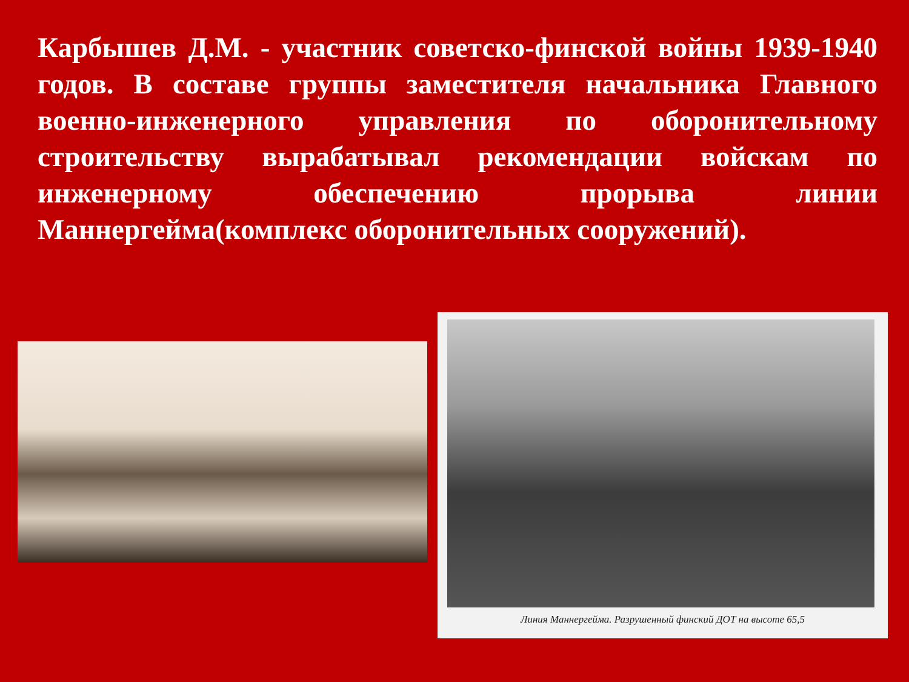Карбышев Д.М. - участник советско-финской войны 1939-1940 годов. В составе группы заместителя начальника Главного военно-инженерного управления по оборонительному строительству вырабатывал рекомендации войскам по инженерному обеспечению прорыва линии Маннергейма(комплекс оборонительных сооружений).
Линия Маннергейма. Разрушенный финский ДОТ на высоте 65,5